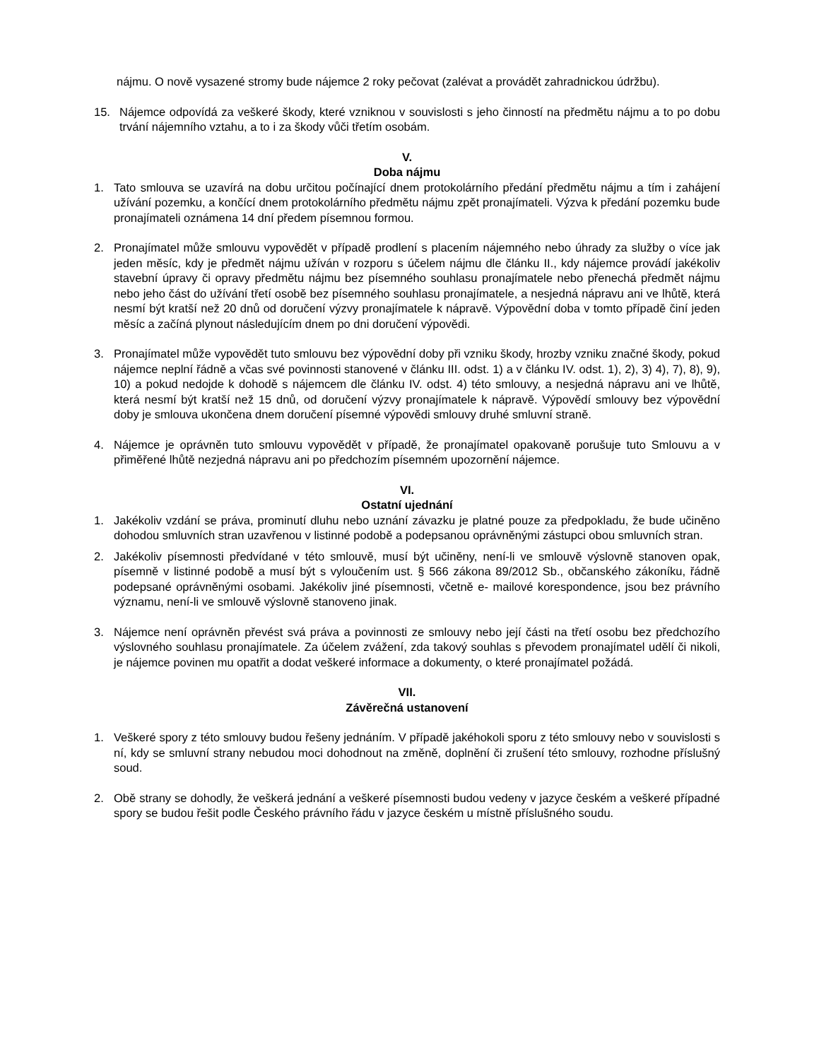nájmu. O nově vysazené stromy bude nájemce 2 roky pečovat (zalévat a provádět zahradnickou údržbu).
15. Nájemce odpovídá za veškeré škody, které vzniknou v souvislosti s jeho činností na předmětu nájmu a to po dobu trvání nájemního vztahu, a to i za škody vůči třetím osobám.
V.
Doba nájmu
1. Tato smlouva se uzavírá na dobu určitou počínající dnem protokolárního předání předmětu nájmu a tím i zahájení užívání pozemku, a končící dnem protokolárního předmětu nájmu zpět pronajímateli. Výzva k předání pozemku bude pronajímateli oznámena 14 dní předem písemnou formou.
2. Pronajímatel může smlouvu vypovědět v případě prodlení s placením nájemného nebo úhrady za služby o více jak jeden měsíc, kdy je předmět nájmu užíván v rozporu s účelem nájmu dle článku II., kdy nájemce provádí jakékoliv stavební úpravy či opravy předmětu nájmu bez písemného souhlasu pronajímatele nebo přenechá předmět nájmu nebo jeho část do užívání třetí osobě bez písemného souhlasu pronajímatele, a nesjedná nápravu ani ve lhůtě, která nesmí být kratší než 20 dnů od doručení výzvy pronajímatele k nápravě. Výpovědní doba v tomto případě činí jeden měsíc a začíná plynout následujícím dnem po dni doručení výpovědi.
3. Pronajímatel může vypovědět tuto smlouvu bez výpovědní doby při vzniku škody, hrozby vzniku značné škody, pokud nájemce neplní řádně a včas své povinnosti stanovené v článku III. odst. 1) a v článku IV. odst. 1), 2), 3) 4), 7), 8), 9), 10) a pokud nedojde k dohodě s nájemcem dle článku IV. odst. 4) této smlouvy, a nesjedná nápravu ani ve lhůtě, která nesmí být kratší než 15 dnů, od doručení výzvy pronajímatele k nápravě. Výpovědí smlouvy bez výpovědní doby je smlouva ukončena dnem doručení písemné výpovědi smlouvy druhé smluvní straně.
4. Nájemce je oprávněn tuto smlouvu vypovědět v případě, že pronajímatel opakovaně porušuje tuto Smlouvu a v přiměřené lhůtě nezjedná nápravu ani po předchozím písemném upozornění nájemce.
VI.
Ostatní ujednání
1. Jakékoliv vzdání se práva, prominutí dluhu nebo uznání závazku je platné pouze za předpokladu, že bude učiněno dohodou smluvních stran uzavřenou v listinné podobě a podepsanou oprávněnými zástupci obou smluvních stran.
2. Jakékoliv písemnosti předvídané v této smlouvě, musí být učiněny, není-li ve smlouvě výslovně stanoven opak, písemně v listinné podobě a musí být s vyloučením ust. § 566 zákona 89/2012 Sb., občanského zákoníku, řádně podepsané oprávněnými osobami. Jakékoliv jiné písemnosti, včetně e- mailové korespondence, jsou bez právního významu, není-li ve smlouvě výslovně stanoveno jinak.
3. Nájemce není oprávněn převést svá práva a povinnosti ze smlouvy nebo její části na třetí osobu bez předchozího výslovného souhlasu pronajímatele. Za účelem zvážení, zda takový souhlas s převodem pronajímatel udělí či nikoli, je nájemce povinen mu opatřit a dodat veškeré informace a dokumenty, o které pronajímatel požádá.
VII.
Závěrečná ustanovení
1. Veškeré spory z této smlouvy budou řešeny jednáním. V případě jakéhokoli sporu z této smlouvy nebo v souvislosti s ní, kdy se smluvní strany nebudou moci dohodnout na změně, doplnění či zrušení této smlouvy, rozhodne příslušný soud.
2. Obě strany se dohodly, že veškerá jednání a veškeré písemnosti budou vedeny v jazyce českém a veškeré případné spory se budou řešit podle Českého právního řádu v jazyce českém u místně příslušného soudu.